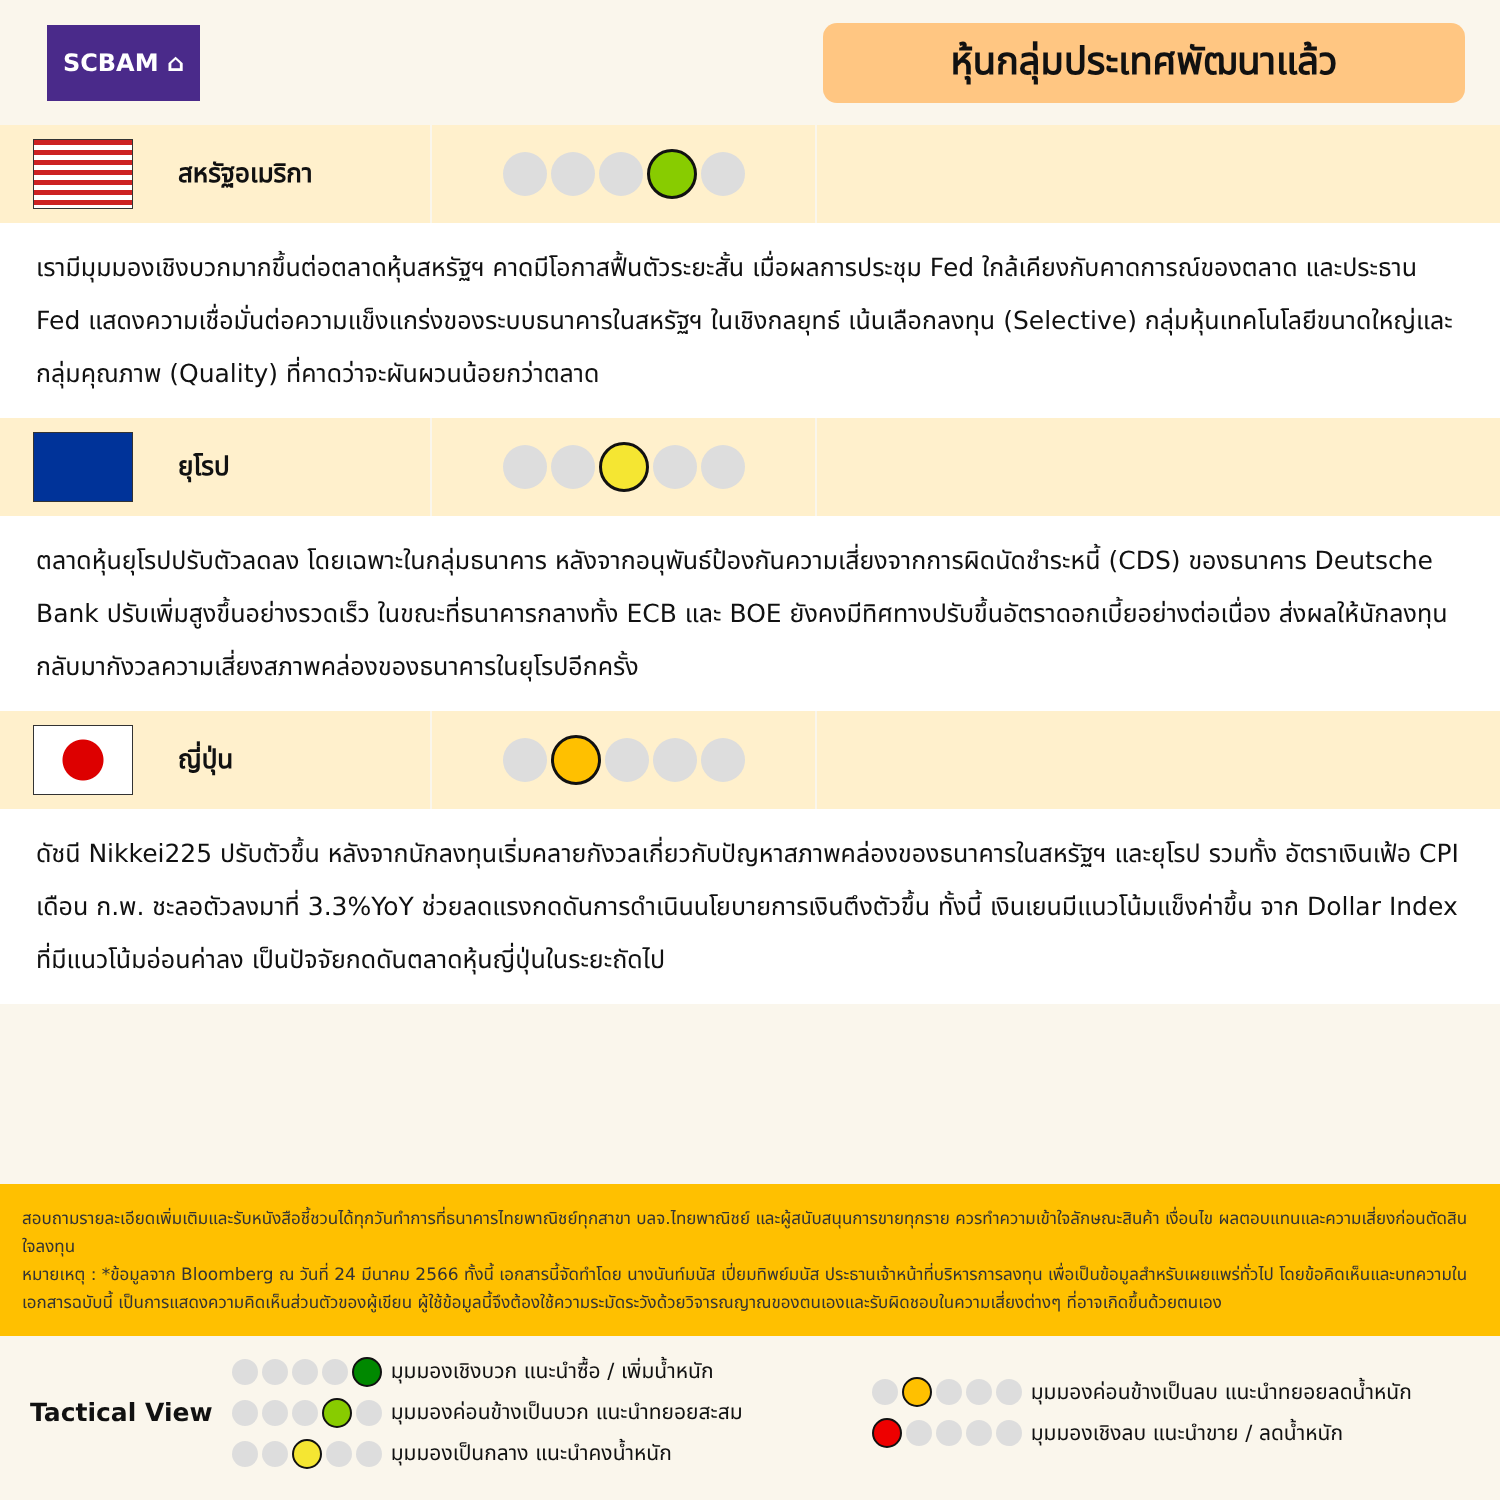SCBAM ⌂
หุ้นกลุ่มประเทศพัฒนาแล้ว
สหรัฐอเมริกา
เรามีมุมมองเชิงบวกมากขึ้นต่อตลาดหุ้นสหรัฐฯ คาดมีโอกาสฟื้นตัวระยะสั้น เมื่อผลการประชุม Fed ใกล้เคียงกับคาดการณ์ของตลาด และประธาน Fed แสดงความเชื่อมั่นต่อความแข็งแกร่งของระบบธนาคารในสหรัฐฯ ในเชิงกลยุทธ์ เน้นเลือกลงทุน (Selective) กลุ่มหุ้นเทคโนโลยีขนาดใหญ่และกลุ่มคุณภาพ (Quality) ที่คาดว่าจะผันผวนน้อยกว่าตลาด
ยุโรป
ตลาดหุ้นยุโรปปรับตัวลดลง โดยเฉพาะในกลุ่มธนาคาร หลังจากอนุพันธ์ป้องกันความเสี่ยงจากการผิดนัดชำระหนี้ (CDS) ของธนาคาร Deutsche Bank ปรับเพิ่มสูงขึ้นอย่างรวดเร็ว ในขณะที่ธนาคารกลางทั้ง ECB และ BOE ยังคงมีทิศทางปรับขึ้นอัตราดอกเบี้ยอย่างต่อเนื่อง ส่งผลให้นักลงทุนกลับมากังวลความเสี่ยงสภาพคล่องของธนาคารในยุโรปอีกครั้ง
ญี่ปุ่น
ดัชนี Nikkei225 ปรับตัวขึ้น หลังจากนักลงทุนเริ่มคลายกังวลเกี่ยวกับปัญหาสภาพคล่องของธนาคารในสหรัฐฯ และยุโรป รวมทั้ง อัตราเงินเฟ้อ CPI เดือน ก.พ. ชะลอตัวลงมาที่ 3.3%YoY ช่วยลดแรงกดดันการดำเนินนโยบายการเงินตึงตัวขึ้น ทั้งนี้ เงินเยนมีแนวโน้มแข็งค่าขึ้น จาก Dollar Index ที่มีแนวโน้มอ่อนค่าลง เป็นปัจจัยกดดันตลาดหุ้นญี่ปุ่นในระยะถัดไป
สอบถามรายละเอียดเพิ่มเติมและรับหนังสือชี้ชวนได้ทุกวันทำการที่ธนาคารไทยพาณิชย์ทุกสาขา บลจ.ไทยพาณิชย์ และผู้สนับสนุนการขายทุกราย ควรทำความเข้าใจลักษณะสินค้า เงื่อนไข ผลตอบแทนและความเสี่ยงก่อนตัดสินใจลงทุน
หมายเหตุ : *ข้อมูลจาก Bloomberg ณ วันที่ 24 มีนาคม 2566 ทั้งนี้ เอกสารนี้จัดทำโดย นางนันท์มนัส เปี่ยมทิพย์มนัส ประธานเจ้าหน้าที่บริหารการลงทุน เพื่อเป็นข้อมูลสำหรับเผยแพร่ทั่วไป โดยข้อคิดเห็นและบทความในเอกสารฉบับนี้ เป็นการแสดงความคิดเห็นส่วนตัวของผู้เขียน ผู้ใช้ข้อมูลนี้จึงต้องใช้ความระมัดระวังด้วยวิจารณญาณของตนเองและรับผิดชอบในความเสี่ยงต่างๆ ที่อาจเกิดขึ้นด้วยตนเอง
Tactical View
มุมมองเชิงบวก แนะนำซื้อ / เพิ่มน้ำหนัก
มุมมองค่อนข้างเป็นบวก แนะนำทยอยสะสม
มุมมองเป็นกลาง แนะนำคงน้ำหนัก
มุมมองค่อนข้างเป็นลบ แนะนำทยอยลดน้ำหนัก
มุมมองเชิงลบ แนะนำขาย / ลดน้ำหนัก